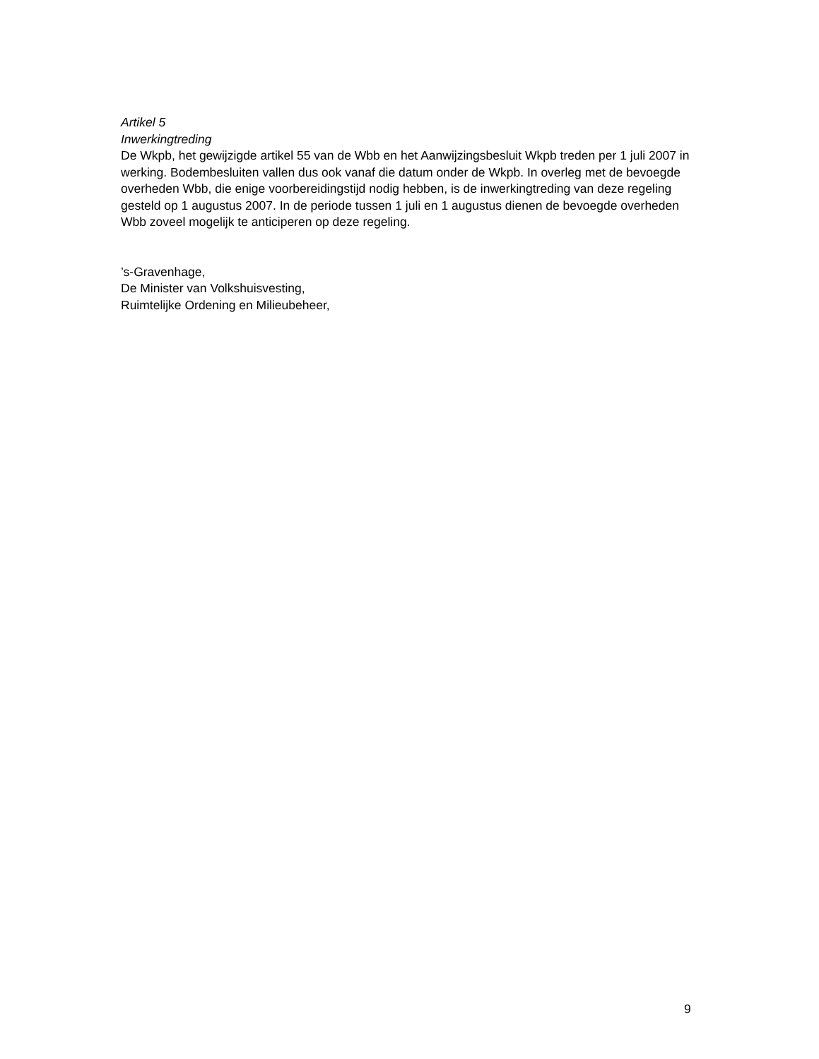Artikel 5
Inwerkingtreding
De Wkpb, het gewijzigde artikel 55 van de Wbb en het Aanwijzingsbesluit Wkpb treden per 1 juli 2007 in werking. Bodembesluiten vallen dus ook vanaf die datum onder de Wkpb. In overleg met de bevoegde overheden Wbb, die enige voorbereidingstijd nodig hebben, is de inwerkingtreding van deze regeling gesteld op 1 augustus 2007. In de periode tussen 1 juli en 1 augustus dienen de bevoegde overheden Wbb zoveel mogelijk te anticiperen op deze regeling.
’s-Gravenhage,
De Minister van Volkshuisvesting,
Ruimtelijke Ordening en Milieubeheer,
9